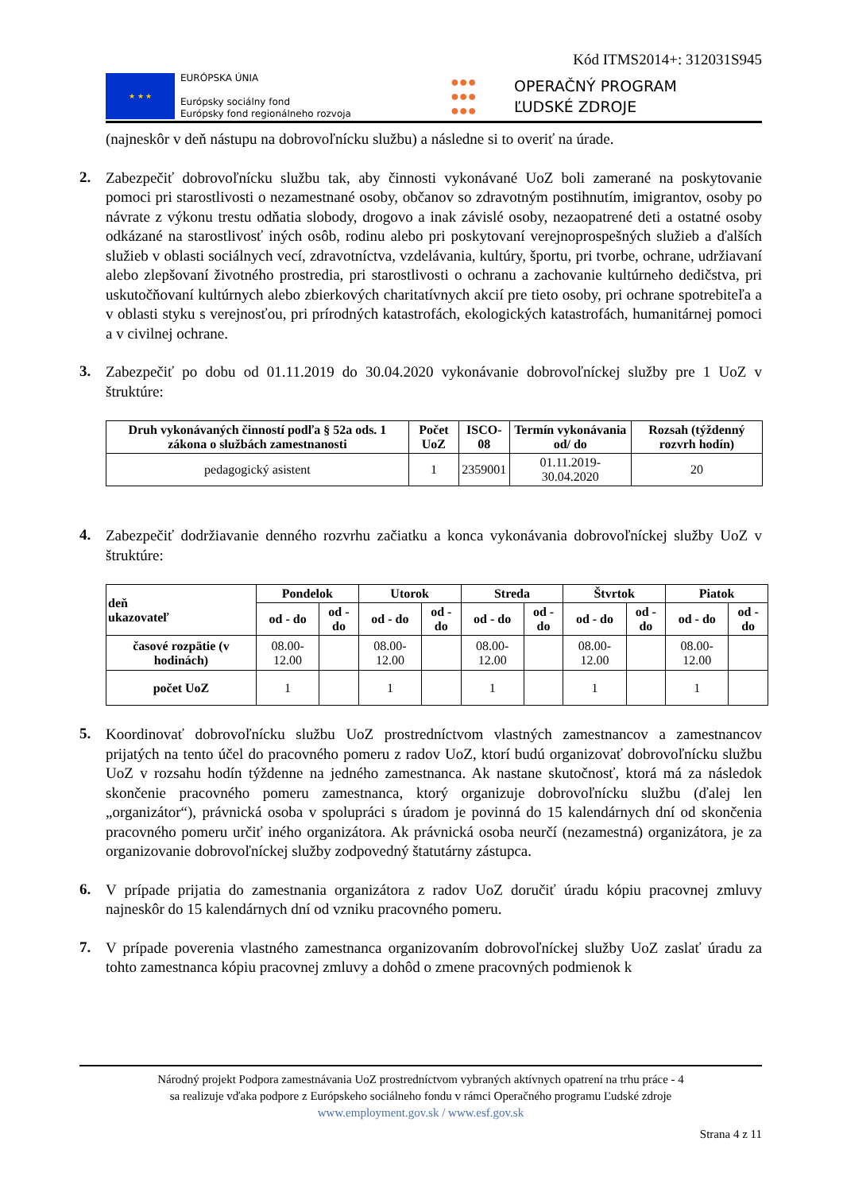Kód ITMS2014+: 312031S945
★ ★ ★
EURÓPSKA ÚNIA
Európsky sociálny fond
Európsky fond regionálneho rozvoja
●●●
●●●
●●●
OPERAČNÝ PROGRAM
ĽUDSKÉ ZDROJE
(najneskôr v deň nástupu na dobrovoľnícku službu) a následne si to overiť na úrade.
2.
Zabezpečiť dobrovoľnícku službu tak, aby činnosti vykonávané UoZ boli zamerané na poskytovanie pomoci pri starostlivosti o nezamestnané osoby, občanov so zdravotným postihnutím, imigrantov, osoby po návrate z výkonu trestu odňatia slobody, drogovo a inak závislé osoby, nezaopatrené deti a ostatné osoby odkázané na starostlivosť iných osôb, rodinu alebo pri poskytovaní verejnoprospešných služieb a ďalších služieb v oblasti sociálnych vecí, zdravotníctva, vzdelávania, kultúry, športu, pri tvorbe, ochrane, udržiavaní alebo zlepšovaní životného prostredia, pri starostlivosti o ochranu a zachovanie kultúrneho dedičstva, pri uskutočňovaní kultúrnych alebo zbierkových charitatívnych akcií pre tieto osoby, pri ochrane spotrebiteľa a v oblasti styku s verejnosťou, pri prírodných katastrofách, ekologických katastrofách, humanitárnej pomoci a v civilnej ochrane.
3.
Zabezpečiť po dobu od 01.11.2019 do 30.04.2020 vykonávanie dobrovoľníckej služby pre 1 UoZ v štruktúre:
| Druh vykonávaných činností podľa § 52a ods. 1 zákona o službách zamestnanosti | Počet UoZ | ISCO-08 | Termín vykonávania od/ do | Rozsah (týždenný rozvrh hodín) |
| --- | --- | --- | --- | --- |
| pedagogický asistent | 1 | 2359001 | 01.11.2019-30.04.2020 | 20 |
4.
Zabezpečiť dodržiavanie denného rozvrhu začiatku a konca vykonávania dobrovoľníckej služby UoZ v štruktúre:
| deň ukazovateľ | Pondelok | | Utorok | | Streda | | Štvrtok | | Piatok | |
| --- | --- | --- | --- | --- | --- | --- | --- | --- | --- | --- |
| | od - do | od - do | od - do | od - do | od - do | od - do | od - do | od - do | od - do | od - do |
| časové rozpätie (v hodinách) | 08.00-12.00 | | 08.00-12.00 | | 08.00-12.00 | | 08.00-12.00 | | 08.00-12.00 | |
| počet UoZ | 1 | | 1 | | 1 | | 1 | | 1 | |
5.
Koordinovať dobrovoľnícku službu UoZ prostredníctvom vlastných zamestnancov a zamestnancov prijatých na tento účel do pracovného pomeru z radov UoZ, ktorí budú organizovať dobrovoľnícku službu UoZ v rozsahu hodín týždenne na jedného zamestnanca. Ak nastane skutočnosť, ktorá má za následok skončenie pracovného pomeru zamestnanca, ktorý organizuje dobrovoľnícku službu (ďalej len „organizátor“), právnická osoba v spolupráci s úradom je povinná do 15 kalendárnych dní od skončenia pracovného pomeru určiť iného organizátora. Ak právnická osoba neurčí (nezamestná) organizátora, je za organizovanie dobrovoľníckej služby zodpovedný štatutárny zástupca.
6.
V prípade prijatia do zamestnania organizátora z radov UoZ doručiť úradu kópiu pracovnej zmluvy najneskôr do 15 kalendárnych dní od vzniku pracovného pomeru.
7.
V prípade poverenia vlastného zamestnanca organizovaním dobrovoľníckej služby UoZ zaslať úradu za tohto zamestnanca kópiu pracovnej zmluvy a dohôd o zmene pracovných podmienok k
Národný projekt Podpora zamestnávania UoZ prostredníctvom vybraných aktívnych opatrení na trhu práce - 4
sa realizuje vďaka podpore z Európskeho sociálneho fondu v rámci Operačného programu Ľudské zdroje
www.employment.gov.sk / www.esf.gov.sk
Strana 4 z 11